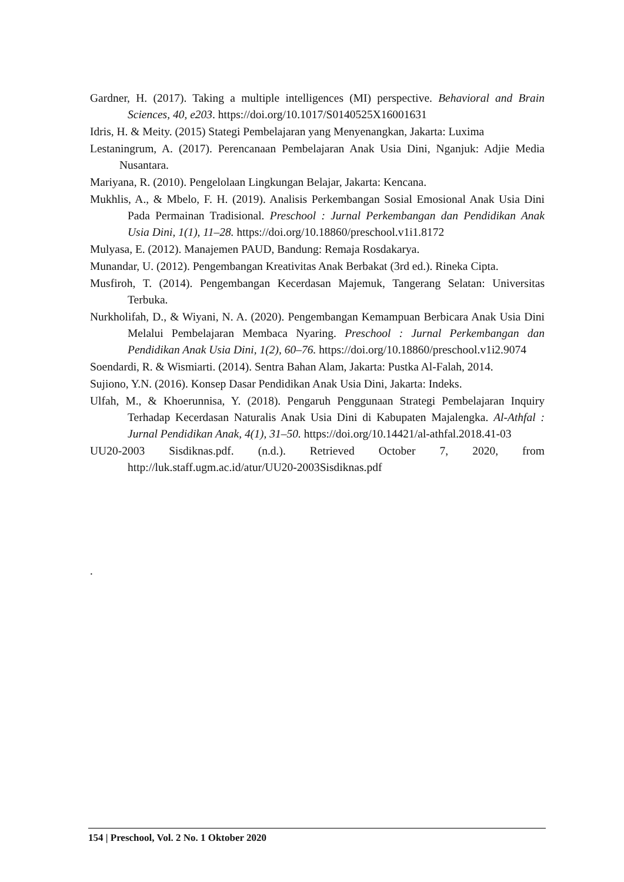Gardner, H. (2017). Taking a multiple intelligences (MI) perspective. Behavioral and Brain Sciences, 40, e203. https://doi.org/10.1017/S0140525X16001631
Idris, H. & Meity. (2015) Stategi Pembelajaran yang Menyenangkan, Jakarta: Luxima
Lestaningrum, A. (2017). Perencanaan Pembelajaran Anak Usia Dini, Nganjuk: Adjie Media Nusantara.
Mariyana, R. (2010). Pengelolaan Lingkungan Belajar, Jakarta: Kencana.
Mukhlis, A., & Mbelo, F. H. (2019). Analisis Perkembangan Sosial Emosional Anak Usia Dini Pada Permainan Tradisional. Preschool : Jurnal Perkembangan dan Pendidikan Anak Usia Dini, 1(1), 11–28. https://doi.org/10.18860/preschool.v1i1.8172
Mulyasa, E. (2012). Manajemen PAUD, Bandung: Remaja Rosdakarya.
Munandar, U. (2012). Pengembangan Kreativitas Anak Berbakat (3rd ed.). Rineka Cipta.
Musfiroh, T. (2014). Pengembangan Kecerdasan Majemuk, Tangerang Selatan: Universitas Terbuka.
Nurkholifah, D., & Wiyani, N. A. (2020). Pengembangan Kemampuan Berbicara Anak Usia Dini Melalui Pembelajaran Membaca Nyaring. Preschool : Jurnal Perkembangan dan Pendidikan Anak Usia Dini, 1(2), 60–76. https://doi.org/10.18860/preschool.v1i2.9074
Soendardi, R. & Wismiarti. (2014). Sentra Bahan Alam, Jakarta: Pustka Al-Falah, 2014.
Sujiono, Y.N. (2016). Konsep Dasar Pendidikan Anak Usia Dini, Jakarta: Indeks.
Ulfah, M., & Khoerunnisa, Y. (2018). Pengaruh Penggunaan Strategi Pembelajaran Inquiry Terhadap Kecerdasan Naturalis Anak Usia Dini di Kabupaten Majalengka. Al-Athfal : Jurnal Pendidikan Anak, 4(1), 31–50. https://doi.org/10.14421/al-athfal.2018.41-03
UU20-2003 Sisdiknas.pdf. (n.d.). Retrieved October 7, 2020, from http://luk.staff.ugm.ac.id/atur/UU20-2003Sisdiknas.pdf
.
154 | Preschool, Vol. 2 No. 1 Oktober 2020